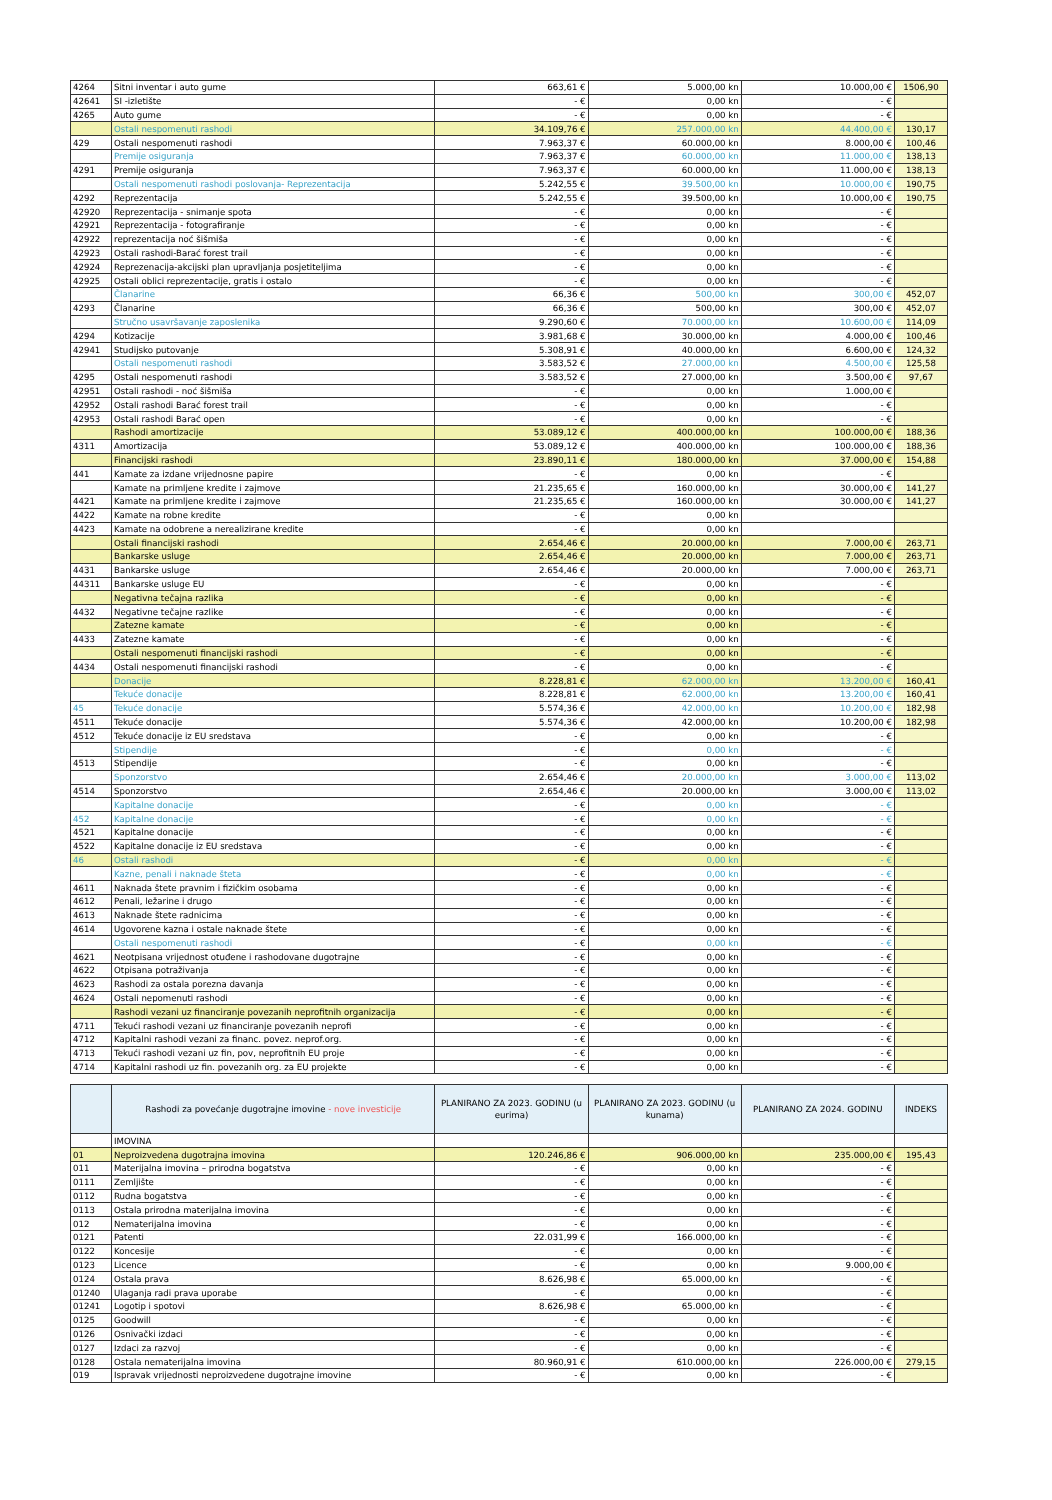| 4264 | Sitni inventar i auto gume | 663,61 € | 5.000,00 kn | 10.000,00 € | 1506,90 |
| 42641 | SI -izletište | - € | 0,00 kn | - € | |
| 4265 | Auto gume | - € | 0,00 kn | - € | |
| | Ostali nespomenuti rashodi | 34.109,76 € | 257.000,00 kn | 44.400,00 € | 130,17 |
| 429 | Ostali nespomenuti rashodi | 7.963,37 € | 60.000,00 kn | 8.000,00 € | 100,46 |
| | Premije osiguranja | 7.963,37 € | 60.000,00 kn | 11.000,00 € | 138,13 |
| 4291 | Premije osiguranja | 7.963,37 € | 60.000,00 kn | 11.000,00 € | 138,13 |
| | Ostali nespomenuti rashodi poslovanja- Reprezentacija | 5.242,55 € | 39.500,00 kn | 10.000,00 € | 190,75 |
| 4292 | Reprezentacija | 5.242,55 € | 39.500,00 kn | 10.000,00 € | 190,75 |
| 42920 | Reprezentacija - snimanje spota | - € | 0,00 kn | - € | |
| 42921 | Reprezentacija - fotografiranje | - € | 0,00 kn | - € | |
| 42922 | reprezentacija noć šišmiša | - € | 0,00 kn | - € | |
| 42923 | Ostali rashodi-Barać forest trail | - € | 0,00 kn | - € | |
| 42924 | Reprezenacija-akcijski plan upravljanja posjetiteljima | - € | 0,00 kn | - € | |
| 42925 | Ostali oblici reprezentacije, gratis i ostalo | - € | 0,00 kn | - € | |
| | Članarine | 66,36 € | 500,00 kn | 300,00 € | 452,07 |
| 4293 | Članarine | 66,36 € | 500,00 kn | 300,00 € | 452,07 |
| | Stručno usavršavanje zaposlenika | 9.290,60 € | 70.000,00 kn | 10.600,00 € | 114,09 |
| 4294 | Kotizacije | 3.981,68 € | 30.000,00 kn | 4.000,00 € | 100,46 |
| 42941 | Studijsko putovanje | 5.308,91 € | 40.000,00 kn | 6.600,00 € | 124,32 |
| | Ostali nespomenuti rashodi | 3.583,52 € | 27.000,00 kn | 4.500,00 € | 125,58 |
| 4295 | Ostali nespomenuti rashodi | 3.583,52 € | 27.000,00 kn | 3.500,00 € | 97,67 |
| 42951 | Ostali rashodi - noć šišmiša | - € | 0,00 kn | 1.000,00 € | |
| 42952 | Ostali rashodi Barać forest trail | - € | 0,00 kn | - € | |
| 42953 | Ostali rashodi Barać open | - € | 0,00 kn | - € | |
| | Rashodi amortizacije | 53.089,12 € | 400.000,00 kn | 100.000,00 € | 188,36 |
| 4311 | Amortizacija | 53.089,12 € | 400.000,00 kn | 100.000,00 € | 188,36 |
| | Financijski rashodi | 23.890,11 € | 180.000,00 kn | 37.000,00 € | 154,88 |
| 441 | Kamate za izdane vrijednosne papire | - € | 0,00 kn | - € | |
| | Kamate na primljene kredite i zajmove | 21.235,65 € | 160.000,00 kn | 30.000,00 € | 141,27 |
| 4421 | Kamate na primljene kredite i zajmove | 21.235,65 € | 160.000,00 kn | 30.000,00 € | 141,27 |
| 4422 | Kamate na robne kredite | - € | 0,00 kn | | |
| 4423 | Kamate na odobrene a nerealizirane kredite | - € | 0,00 kn | | |
| | Ostali financijski rashodi | 2.654,46 € | 20.000,00 kn | 7.000,00 € | 263,71 |
| | Bankarske usluge | 2.654,46 € | 20.000,00 kn | 7.000,00 € | 263,71 |
| 4431 | Bankarske usluge | 2.654,46 € | 20.000,00 kn | 7.000,00 € | 263,71 |
| 44311 | Bankarske usluge EU | - € | 0,00 kn | - € | |
| | Negativna tečajna razlika | - € | 0,00 kn | - € | |
| 4432 | Negativne tečajne razlike | - € | 0,00 kn | - € | |
| | Zatezne kamate | - € | 0,00 kn | - € | |
| 4433 | Zatezne kamate | - € | 0,00 kn | - € | |
| | Ostali nespomenuti financijski rashodi | - € | 0,00 kn | - € | |
| 4434 | Ostali nespomenuti financijski rashodi | - € | 0,00 kn | - € | |
| | Donacije | 8.228,81 € | 62.000,00 kn | 13.200,00 € | 160,41 |
| | Tekuće donacije | 8.228,81 € | 62.000,00 kn | 13.200,00 € | 160,41 |
| 45 | Tekuće donacije | 5.574,36 € | 42.000,00 kn | 10.200,00 € | 182,98 |
| 4511 | Tekuće donacije | 5.574,36 € | 42.000,00 kn | 10.200,00 € | 182,98 |
| 4512 | Tekuće donacije iz EU sredstava | - € | 0,00 kn | - € | |
| | Stipendije | - € | 0,00 kn | - € | |
| 4513 | Stipendije | - € | 0,00 kn | - € | |
| | Sponzorstvo | 2.654,46 € | 20.000,00 kn | 3.000,00 € | 113,02 |
| 4514 | Sponzorstvo | 2.654,46 € | 20.000,00 kn | 3.000,00 € | 113,02 |
| | Kapitalne donacije | - € | 0,00 kn | - € | |
| 452 | Kapitalne donacije | - € | 0,00 kn | - € | |
| 4521 | Kapitalne donacije | - € | 0,00 kn | - € | |
| 4522 | Kapitalne donacije iz EU sredstava | - € | 0,00 kn | - € | |
| 46 | Ostali rashodi | - € | 0,00 kn | - € | |
| | Kazne, penali i naknade šteta | - € | 0,00 kn | - € | |
| 4611 | Naknada štete pravnim i fizičkim osobama | - € | 0,00 kn | - € | |
| 4612 | Penali, ležarine i drugo | - € | 0,00 kn | - € | |
| 4613 | Naknade štete radnicima | - € | 0,00 kn | - € | |
| 4614 | Ugovorene kazna i ostale naknade štete | - € | 0,00 kn | - € | |
| | Ostali nespomenuti rashodi | - € | 0,00 kn | - € | |
| 4621 | Neotpisana vrijednost otuđene i rashodovane dugotrajne | - € | 0,00 kn | - € | |
| 4622 | Otpisana potraživanja | - € | 0,00 kn | - € | |
| 4623 | Rashodi za ostala porezna davanja | - € | 0,00 kn | - € | |
| 4624 | Ostali nepomenuti rashodi | - € | 0,00 kn | - € | |
| | Rashodi vezani uz financiranje povezanih neprofitnih organizacija | - € | 0,00 kn | - € | |
| 4711 | Tekući rashodi vezani uz financiranje povezanih neprofi | - € | 0,00 kn | - € | |
| 4712 | Kapitalni rashodi vezani za financ. povez. neprof.org. | - € | 0,00 kn | - € | |
| 4713 | Tekući rashodi vezani uz fin, pov, neprofitnih EU proje | - € | 0,00 kn | - € | |
| 4714 | Kapitalni rashodi uz fin. povezanih org. za EU projekte | - € | 0,00 kn | - € | |
| | Rashodi za povećanje dugotrajne imovine - nove investicije | PLANIRANO ZA 2023. GODINU (u eurima) | PLANIRANO ZA 2023. GODINU (u kunama) | PLANIRANO ZA 2024. GODINU | INDEKS |
| --- | --- | --- | --- | --- | --- |
| | IMOVINA | | | | |
| 01 | Neproizvedena dugotrajna imovina | 120.246,86 € | 906.000,00 kn | 235.000,00 € | 195,43 |
| 011 | Materijalna imovina – prirodna bogatstva | - € | 0,00 kn | - € | |
| 0111 | Zemljište | - € | 0,00 kn | - € | |
| 0112 | Rudna bogatstva | - € | 0,00 kn | - € | |
| 0113 | Ostala prirodna materijalna imovina | - € | 0,00 kn | - € | |
| 012 | Nematerijalna imovina | - € | 0,00 kn | - € | |
| 0121 | Patenti | 22.031,99 € | 166.000,00 kn | - € | |
| 0122 | Koncesije | - € | 0,00 kn | - € | |
| 0123 | Licence | - € | 0,00 kn | 9.000,00 € | |
| 0124 | Ostala prava | 8.626,98 € | 65.000,00 kn | - € | |
| 01240 | Ulaganja radi prava uporabe | - € | 0,00 kn | - € | |
| 01241 | Logotip i spotovi | 8.626,98 € | 65.000,00 kn | - € | |
| 0125 | Goodwill | - € | 0,00 kn | - € | |
| 0126 | Osnivački izdaci | - € | 0,00 kn | - € | |
| 0127 | Izdaci za razvoj | - € | 0,00 kn | - € | |
| 0128 | Ostala nematerijalna imovina | 80.960,91 € | 610.000,00 kn | 226.000,00 € | 279,15 |
| 019 | Ispravak vrijednosti neproizvedene dugotrajne imovine | - € | 0,00 kn | - € | |